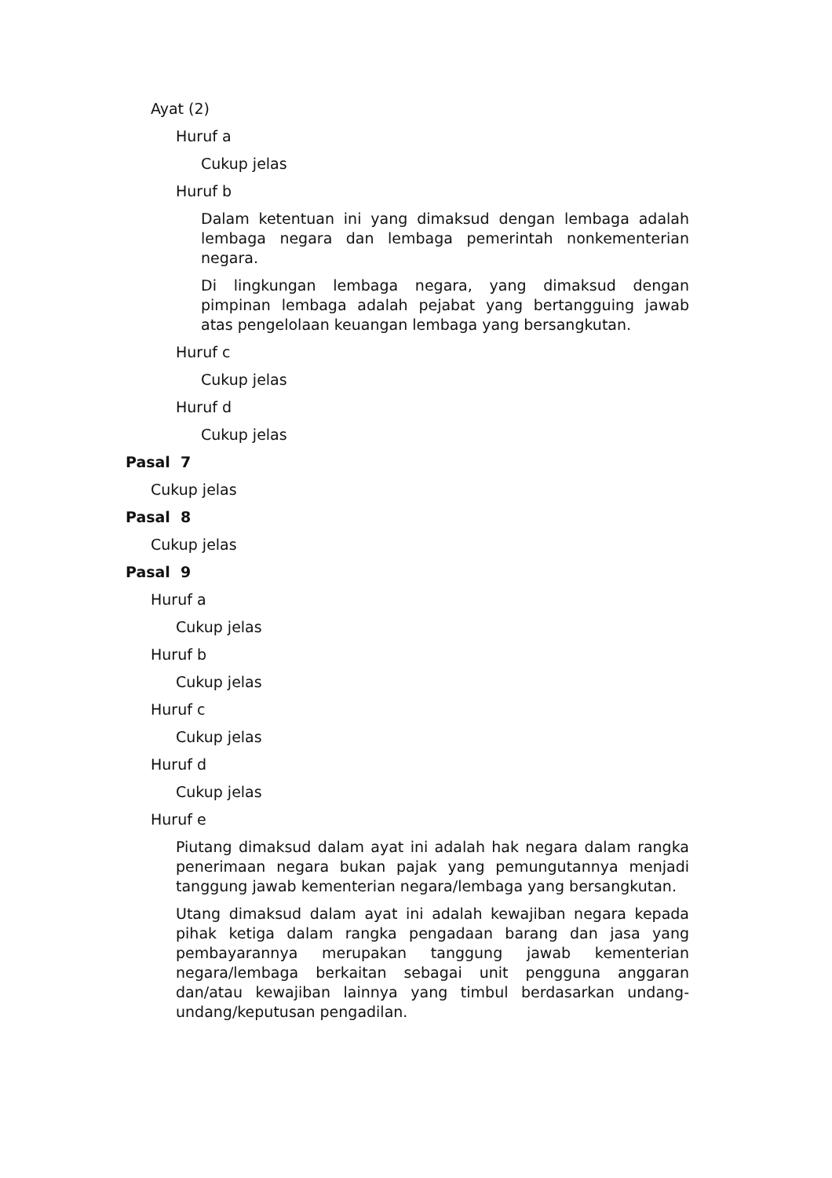Ayat (2)
Huruf a
Cukup jelas
Huruf b
Dalam ketentuan ini yang dimaksud dengan lembaga adalah lembaga negara dan lembaga pemerintah nonkementerian negara.
Di lingkungan lembaga negara, yang dimaksud dengan pimpinan lembaga adalah pejabat yang bertangguing jawab atas pengelolaan keuangan lembaga yang bersangkutan.
Huruf c
Cukup jelas
Huruf d
Cukup jelas
Pasal 7
Cukup jelas
Pasal 8
Cukup jelas
Pasal 9
Huruf a
Cukup jelas
Huruf b
Cukup jelas
Huruf c
Cukup jelas
Huruf d
Cukup jelas
Huruf e
Piutang dimaksud dalam ayat ini adalah hak negara dalam rangka penerimaan negara bukan pajak yang pemungutannya menjadi tanggung jawab kementerian negara/lembaga yang bersangkutan.
Utang dimaksud dalam ayat ini adalah kewajiban negara kepada pihak ketiga dalam rangka pengadaan barang dan jasa yang pembayarannya merupakan tanggung jawab kementerian negara/lembaga berkaitan sebagai unit pengguna anggaran dan/atau kewajiban lainnya yang timbul berdasarkan undang-undang/keputusan pengadilan.